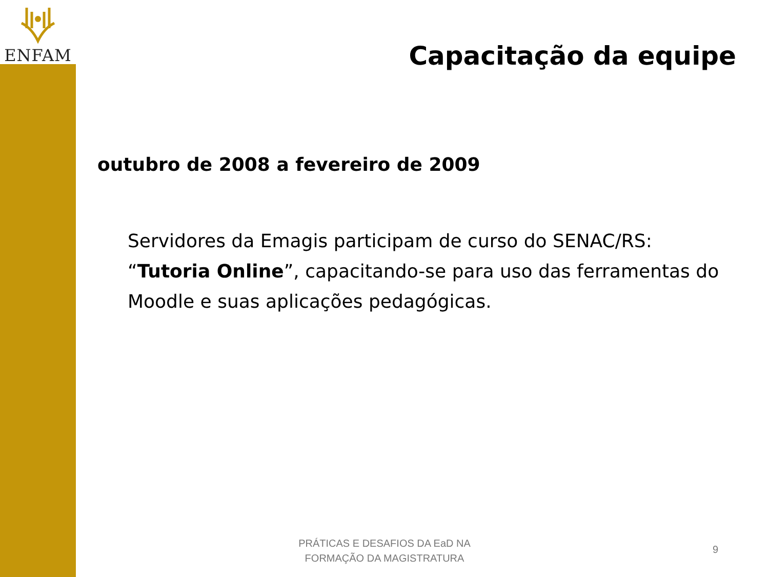ENFAM
Capacitação da equipe
outubro de 2008 a fevereiro de 2009
Servidores da Emagis participam de curso do SENAC/RS: “Tutoria Online”, capacitando-se para uso das ferramentas do Moodle e suas aplicações pedagógicas.
PRÁTICAS E DESAFIOS DA EaD NA FORMAÇÃO DA MAGISTRATURA
9